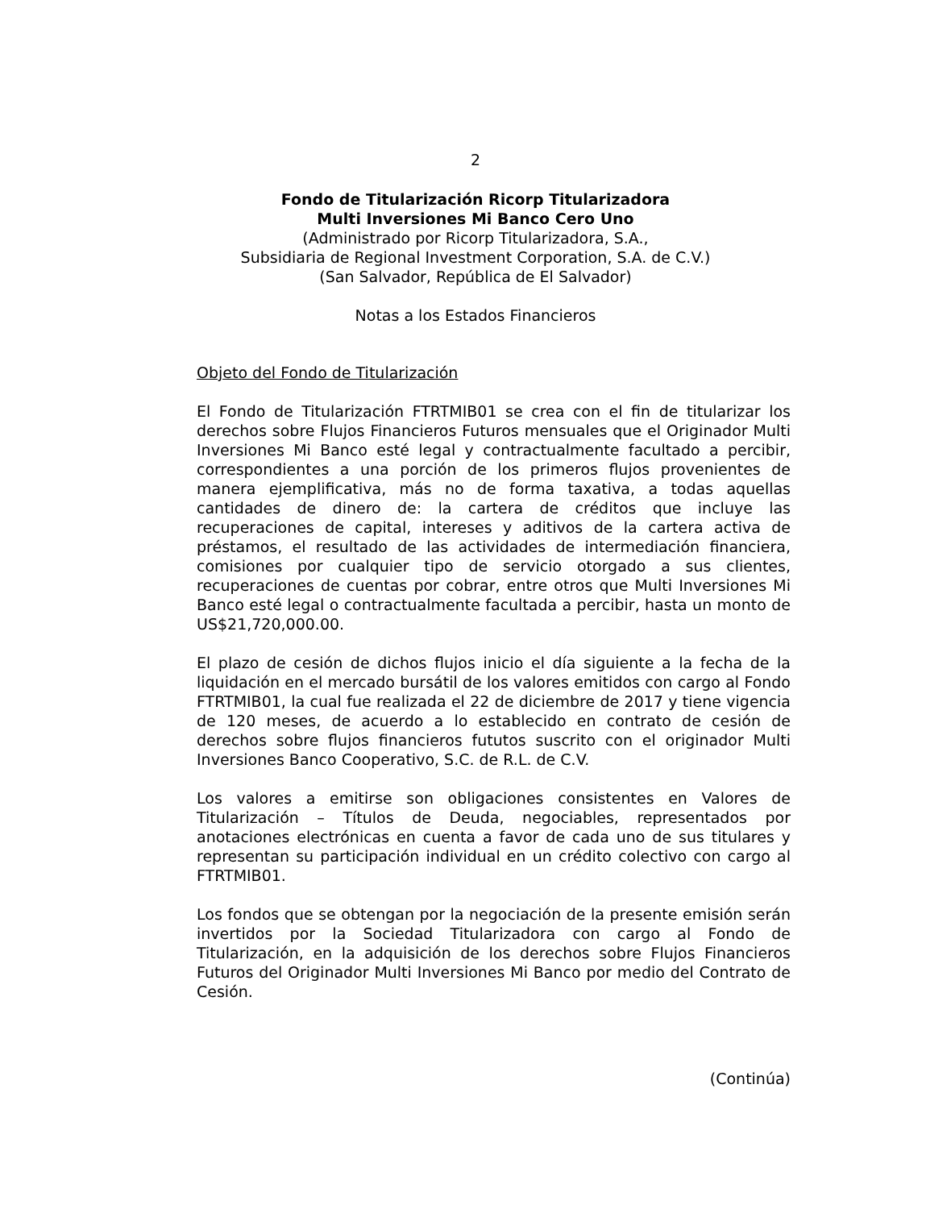2
Fondo de Titularización Ricorp Titularizadora
Multi Inversiones Mi Banco Cero Uno
(Administrado por Ricorp Titularizadora, S.A.,
Subsidiaria de Regional Investment Corporation, S.A. de C.V.)
(San Salvador, República de El Salvador)
Notas a los Estados Financieros
Objeto del Fondo de Titularización
El Fondo de Titularización FTRTMIB01 se crea con el fin de titularizar los derechos sobre Flujos Financieros Futuros mensuales que el Originador Multi Inversiones Mi Banco esté legal y contractualmente facultado a percibir, correspondientes a una porción de los primeros flujos provenientes de manera ejemplificativa, más no de forma taxativa, a todas aquellas cantidades de dinero de: la cartera de créditos que incluye las recuperaciones de capital, intereses y aditivos de la cartera activa de préstamos, el resultado de las actividades de intermediación financiera, comisiones por cualquier tipo de servicio otorgado a sus clientes, recuperaciones de cuentas por cobrar, entre otros que Multi Inversiones Mi Banco esté legal o contractualmente facultada a percibir, hasta un monto de US$21,720,000.00.
El plazo de cesión de dichos flujos inicio el día siguiente a la fecha de la liquidación en el mercado bursátil de los valores emitidos con cargo al Fondo FTRTMIB01, la cual fue realizada el 22 de diciembre de 2017 y tiene vigencia de 120 meses, de acuerdo a lo establecido en contrato de cesión de derechos sobre flujos financieros fututos suscrito con el originador Multi Inversiones Banco Cooperativo, S.C. de R.L. de C.V.
Los valores a emitirse son obligaciones consistentes en Valores de Titularización – Títulos de Deuda, negociables, representados por anotaciones electrónicas en cuenta a favor de cada uno de sus titulares y representan su participación individual en un crédito colectivo con cargo al FTRTMIB01.
Los fondos que se obtengan por la negociación de la presente emisión serán invertidos por la Sociedad Titularizadora con cargo al Fondo de Titularización, en la adquisición de los derechos sobre Flujos Financieros Futuros del Originador Multi Inversiones Mi Banco por medio del Contrato de Cesión.
(Continúa)